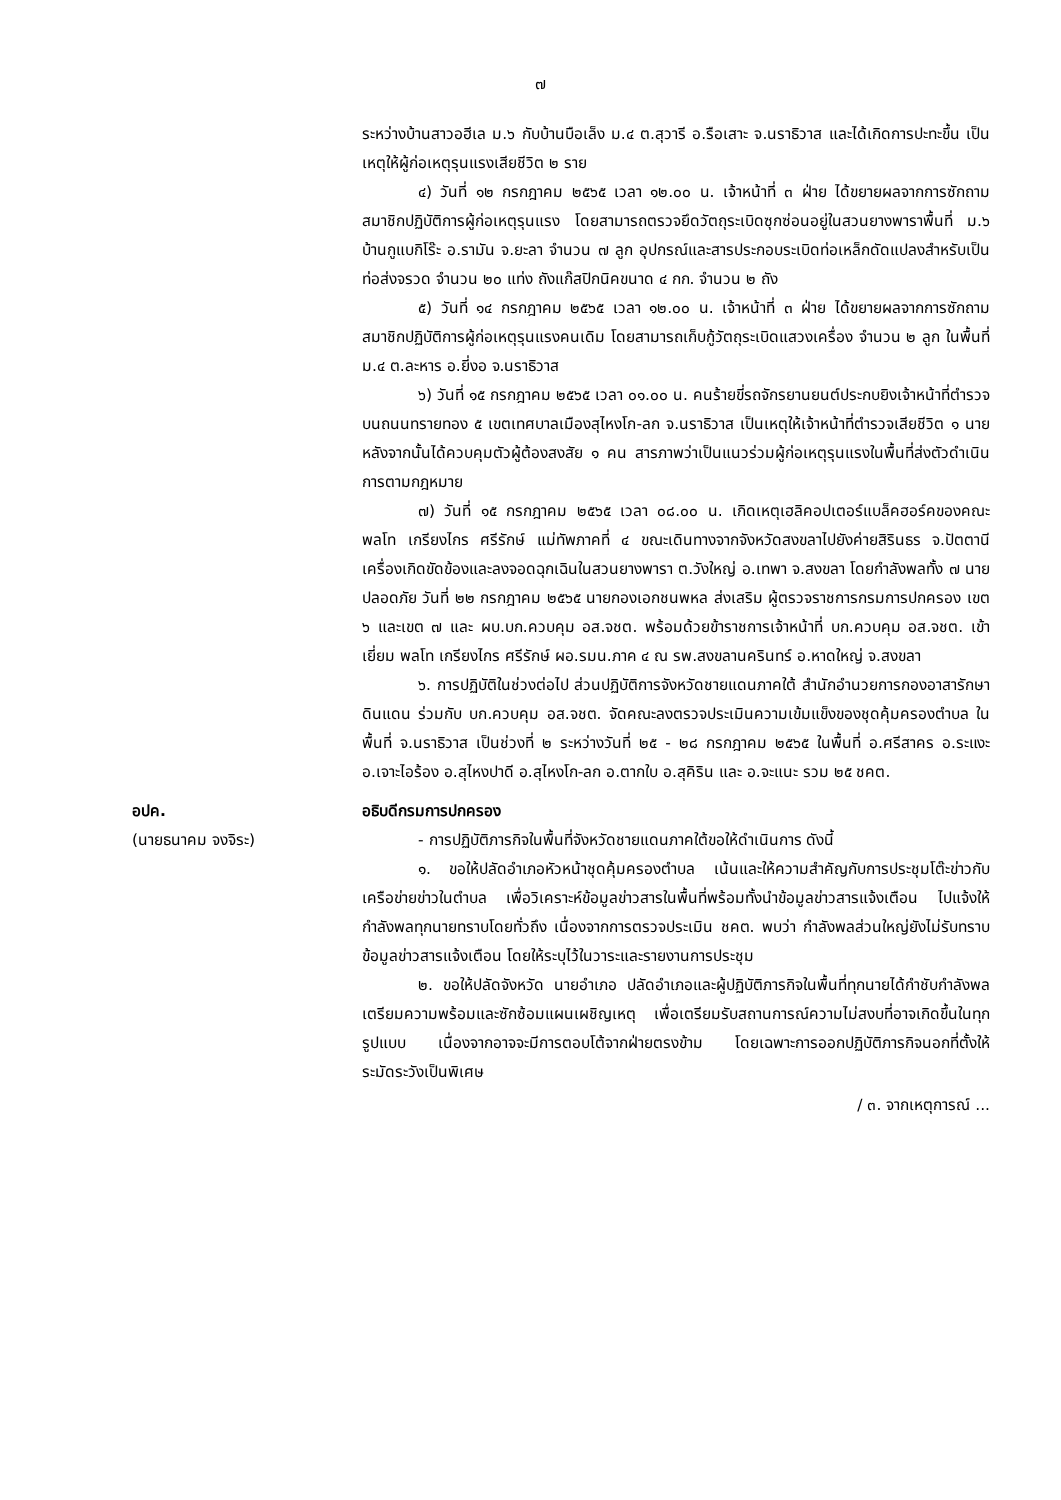๗
ระหว่างบ้านสาวอฮีเล ม.๖ กับบ้านบือเล็ง ม.๔ ต.สุวารี อ.รือเสาะ จ.นราธิวาส และได้เกิดการปะทะขึ้น เป็นเหตุให้ผู้ก่อเหตุรุนแรงเสียชีวิต ๒ ราย
๔) วันที่ ๑๒ กรกฎาคม ๒๕๖๕ เวลา ๑๒.๐๐ น. เจ้าหน้าที่ ๓ ฝ่าย ได้ขยายผลจากการซักถาม สมาชิกปฏิบัติการผู้ก่อเหตุรุนแรง โดยสามารถตรวจยึดวัตถุระเบิดซุกซ่อนอยู่ในสวนยางพาราพื้นที่ ม.๖ บ้านกูแบกิโร๊ะ อ.รามัน จ.ยะลา จำนวน ๗ ลูก อุปกรณ์และสารประกอบระเบิดท่อเหล็กดัดแปลงสำหรับเป็นท่อส่งจรวด จำนวน ๒๐ แท่ง ถังแก๊สปิกนิคขนาด ๔ กก. จำนวน ๒ ถัง
๕) วันที่ ๑๔ กรกฎาคม ๒๕๖๕ เวลา ๑๒.๐๐ น. เจ้าหน้าที่ ๓ ฝ่าย ได้ขยายผลจากการซักถาม สมาชิกปฏิบัติการผู้ก่อเหตุรุนแรงคนเดิม โดยสามารถเก็บกู้วัตถุระเบิดแสวงเครื่อง จำนวน ๒ ลูก ในพื้นที่ ม.๔ ต.ละหาร อ.ยี่งอ จ.นราธิวาส
๖) วันที่ ๑๕ กรกฎาคม ๒๕๖๕ เวลา ๐๑.๐๐ น. คนร้ายขี่รถจักรยานยนต์ประกบยิงเจ้าหน้าที่ตำรวจ บนถนนทรายทอง ๕ เขตเทศบาลเมืองสุไหงโก-ลก จ.นราธิวาส เป็นเหตุให้เจ้าหน้าที่ตำรวจเสียชีวิต ๑ นาย หลังจากนั้นได้ควบคุมตัวผู้ต้องสงสัย ๑ คน สารภาพว่าเป็นแนวร่วมผู้ก่อเหตุรุนแรงในพื้นที่ส่งตัวดำเนินการตามกฎหมาย
๗) วันที่ ๑๕ กรกฎาคม ๒๕๖๕ เวลา ๐๘.๐๐ น. เกิดเหตุเฮลิคอปเตอร์แบล็คฮอร์คของคณะ พลโท เกรียงไกร ศรีรักษ์ แม่ทัพภาคที่ ๔ ขณะเดินทางจากจังหวัดสงขลาไปยังค่ายสิรินธร จ.ปัตตานี เครื่องเกิดขัดข้องและลงจอดฉุกเฉินในสวนยางพารา ต.วังใหญ่ อ.เทพา จ.สงขลา โดยกำลังพลทั้ง ๗ นาย ปลอดภัย วันที่ ๒๒ กรกฎาคม ๒๕๖๕ นายกองเอกชนพหล ส่งเสริม ผู้ตรวจราชการกรมการปกครอง เขต ๖ และเขต ๗ และ ผบ.บก.ควบคุม อส.จชต. พร้อมด้วยข้าราชการเจ้าหน้าที่ บก.ควบคุม อส.จชต. เข้าเยี่ยม พลโท เกรียงไกร ศรีรักษ์ ผอ.รมน.ภาค ๔ ณ รพ.สงขลานครินทร์ อ.หาดใหญ่ จ.สงขลา
๖. การปฏิบัติในช่วงต่อไป ส่วนปฏิบัติการจังหวัดชายแดนภาคใต้ สำนักอำนวยการกองอาสารักษาดินแดน ร่วมกับ บก.ควบคุม อส.จชต. จัดคณะลงตรวจประเมินความเข้มแข็งของชุดคุ้มครองตำบล ในพื้นที่ จ.นราธิวาส เป็นช่วงที่ ๒ ระหว่างวันที่ ๒๕ - ๒๘ กรกฎาคม ๒๕๖๕ ในพื้นที่ อ.ศรีสาคร อ.ระแงะ อ.เจาะไอร้อง อ.สุไหงปาดี อ.สุไหงโก-ลก อ.ตากใบ อ.สุคิริน และ อ.จะแนะ รวม ๒๕ ชคต.
อปค.
(นายธนาคม จงจิระ)
อธิบดีกรมการปกครอง
- การปฏิบัติภารกิจในพื้นที่จังหวัดชายแดนภาคใต้ขอให้ดำเนินการ ดังนี้
๑. ขอให้ปลัดอำเภอหัวหน้าชุดคุ้มครองตำบล เน้นและให้ความสำคัญกับการประชุมโต๊ะข่าวกับเครือข่ายข่าวในตำบล เพื่อวิเคราะห์ข้อมูลข่าวสารในพื้นที่พร้อมทั้งนำข้อมูลข่าวสารแจ้งเตือน ไปแจ้งให้กำลังพลทุกนายทราบโดยทั่วถึง เนื่องจากการตรวจประเมิน ชคต. พบว่า กำลังพลส่วนใหญ่ยังไม่รับทราบข้อมูลข่าวสารแจ้งเตือน โดยให้ระบุไว้ในวาระและรายงานการประชุม
๒. ขอให้ปลัดจังหวัด นายอำเภอ ปลัดอำเภอและผู้ปฏิบัติภารกิจในพื้นที่ทุกนายได้กำชับกำลังพลเตรียมความพร้อมและซักซ้อมแผนเผชิญเหตุ เพื่อเตรียมรับสถานการณ์ความไม่สงบที่อาจเกิดขึ้นในทุกรูปแบบ เนื่องจากอาจจะมีการตอบโต้จากฝ่ายตรงข้าม โดยเฉพาะการออกปฏิบัติภารกิจนอกที่ตั้งให้ระมัดระวังเป็นพิเศษ
/ ๓. จากเหตุการณ์ ...